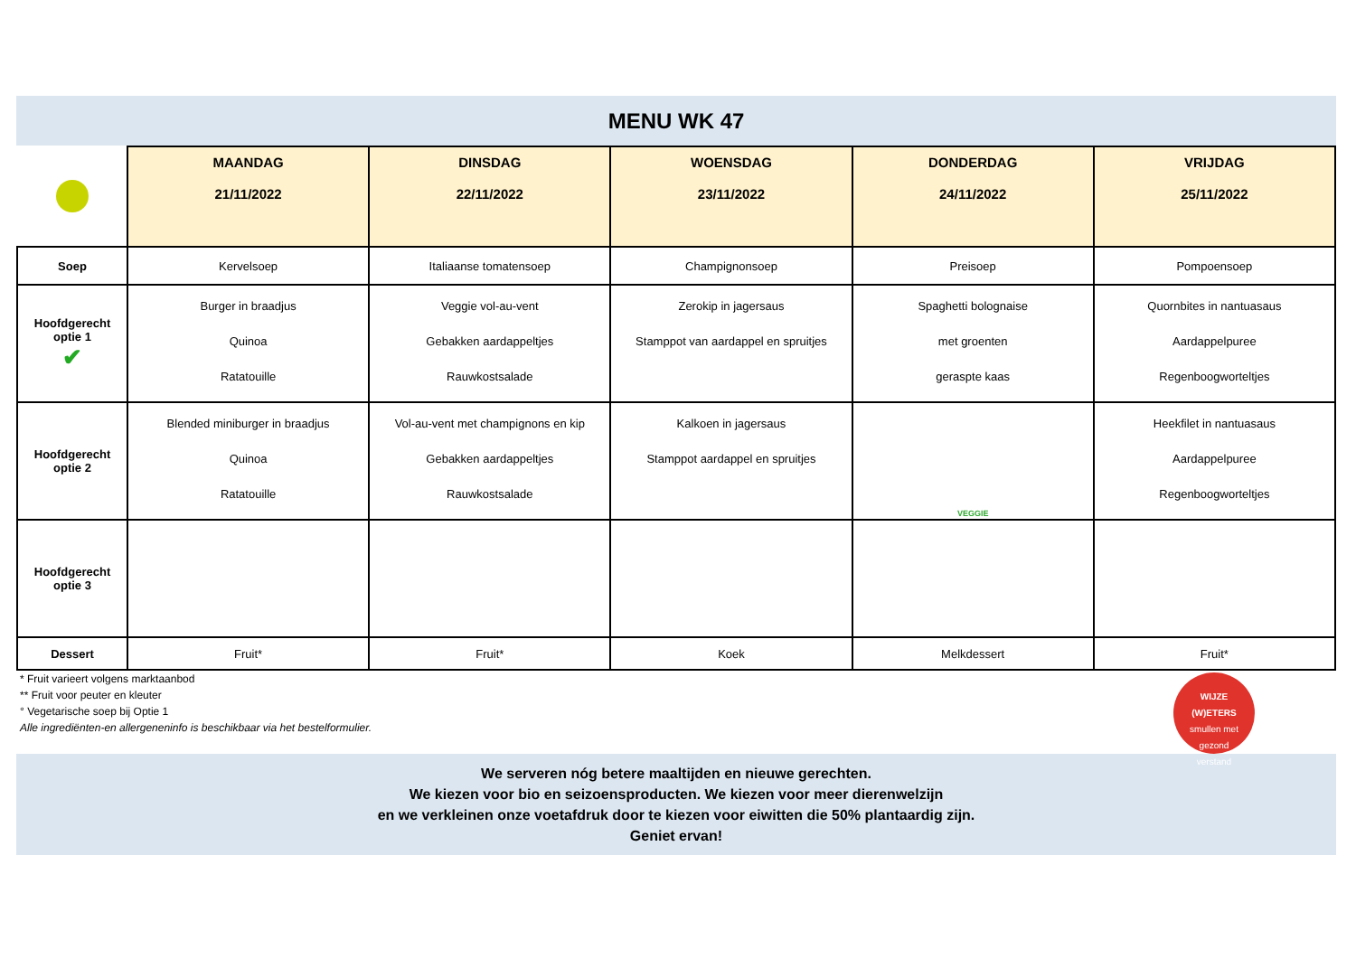MENU WK 47
| | MAANDAG 21/11/2022 | DINSDAG 22/11/2022 | WOENSDAG 23/11/2022 | DONDERDAG 24/11/2022 | VRIJDAG 25/11/2022 |
| --- | --- | --- | --- | --- | --- |
| Soep | Kervelsoep | Italiaanse tomatensoep | Champignonsoep | Preisoep | Pompoensoep |
| Hoofdgerecht optie 1 ✔ | Burger in braadjus Quinoa Ratatouille | Veggie vol-au-vent Gebakken aardappeltjes Rauwkostsalade | Zerokip in jagersaus Stamppot van aardappel en spruitjes | Spaghetti bolognaise met groenten geraspte kaas | Quornbites in nantuasaus Aardappelpuree Regenboogwortel­tjes |
| Hoofdgerecht optie 2 | Blended miniburger in braadjus Quinoa Ratatouille | Vol-au-vent met champignons en kip Gebakken aardappeltjes Rauwkostsalade | Kalkoen in jagersaus Stamppot aardappel en spruitjes | VEGGIE | Heekfilet in nantuasaus Aardappelpuree Regenboogworteltjes |
| Hoofdgerecht optie 3 | | | | | |
| Dessert | Fruit* | Fruit* | Koek | Melkdessert | Fruit* |
* Fruit varieert volgens marktaanbod
** Fruit voor peuter en kleuter
° Vegetarische soep bij Optie 1
Alle ingrediënten-en allergeneninfo is beschikbaar via het bestelformulier.
WIJZE
(W)ETERS
smullen met
gezond
verstand
We serveren nóg betere maaltijden en nieuwe gerechten.
We kiezen voor bio en seizoensproducten. We kiezen voor meer dierenwelzijn
en we verkleinen onze voetafdruk door te kiezen voor eiwitten die 50% plantaardig zijn.
Geniet ervan!